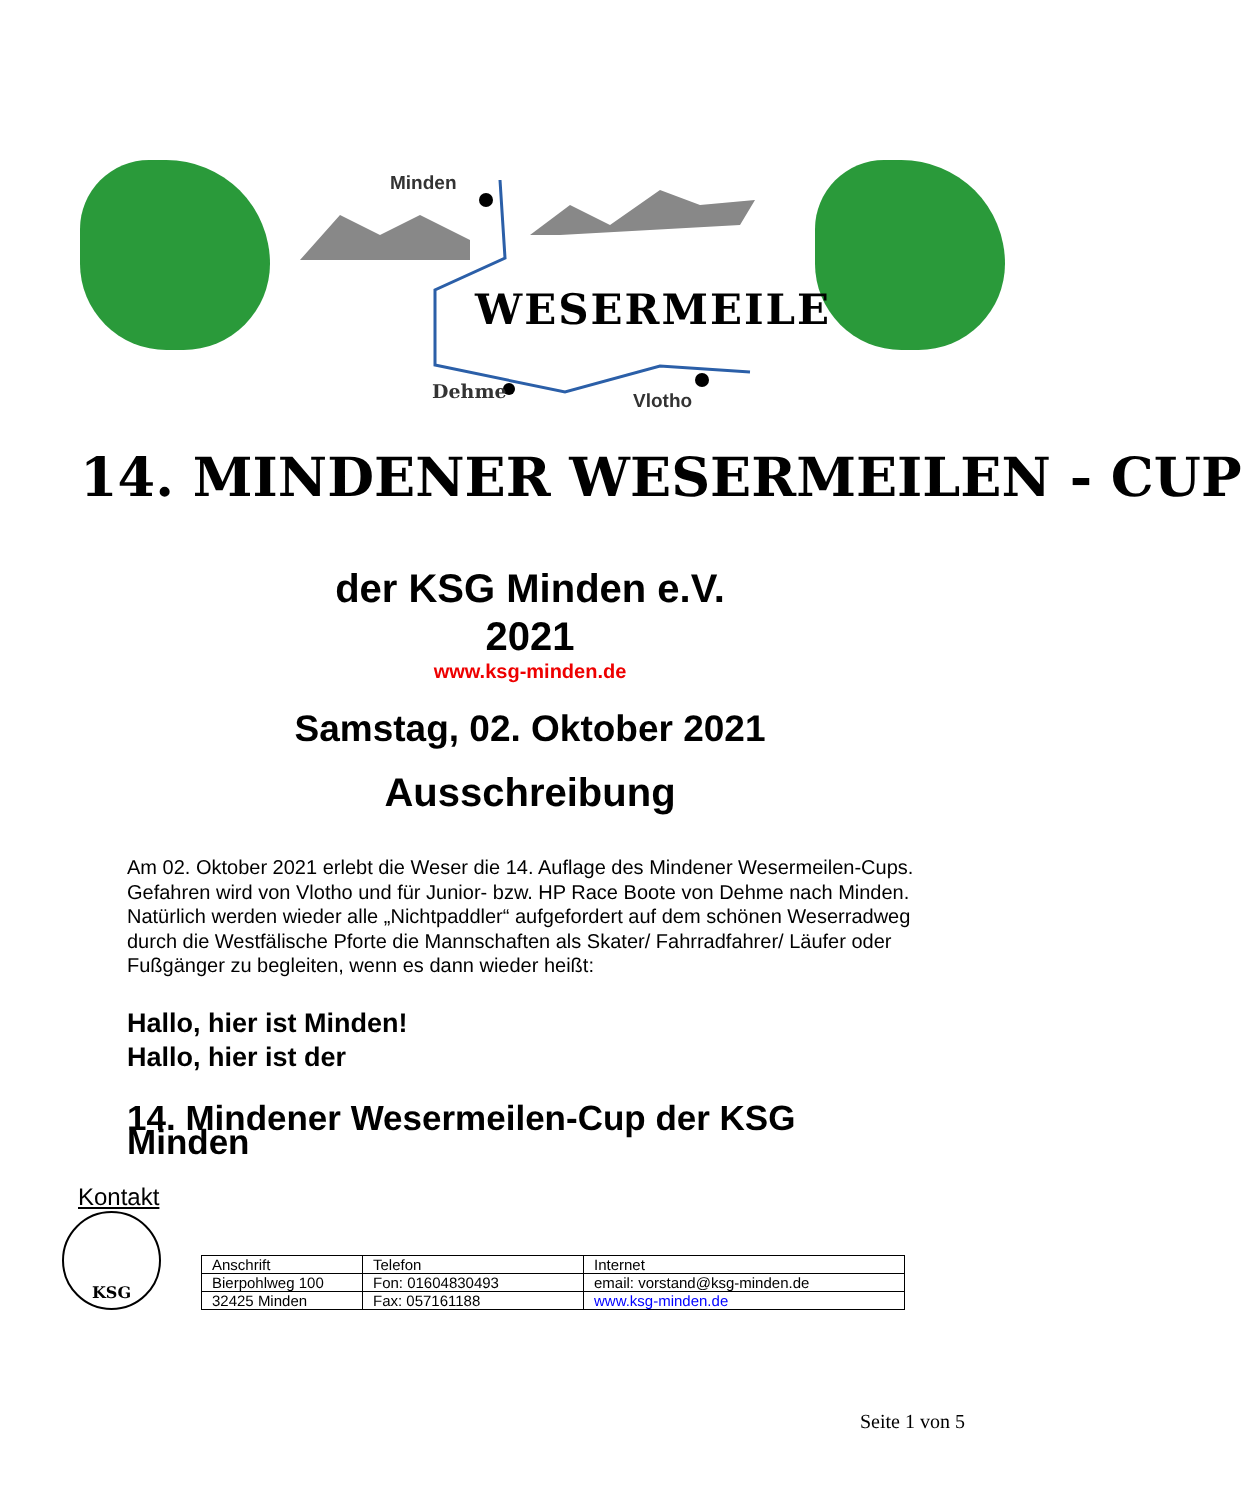Minden
Dehme Vlotho
WESERMEILE
14. MINDENER WESERMEILEN - CUP
der KSG Minden e.V.
2021
www.ksg-minden.de
Samstag, 02. Oktober 2021
Ausschreibung
Am 02. Oktober 2021 erlebt die Weser die 14. Auflage des Mindener Wesermeilen-Cups.
Gefahren wird von Vlotho und für Junior- bzw. HP Race Boote von Dehme nach Minden.
Natürlich werden wieder alle „Nichtpaddler“ aufgefordert auf dem schönen Weserradweg durch die Westfälische Pforte die Mannschaften als Skater/ Fahrradfahrer/ Läufer oder Fußgänger zu begleiten, wenn es dann wieder heißt:
Hallo, hier ist Minden!
Hallo, hier ist der
14. Mindener Wesermeilen-Cup der KSG Minden
Kontakt
KSG
| Anschrift | Telefon | Internet |
| Bierpohlweg 100 | Fon: 01604830493 | email: vorstand@ksg-minden.de |
| 32425 Minden | Fax: 057161188 | www.ksg-minden.de |
Seite 1 von 5